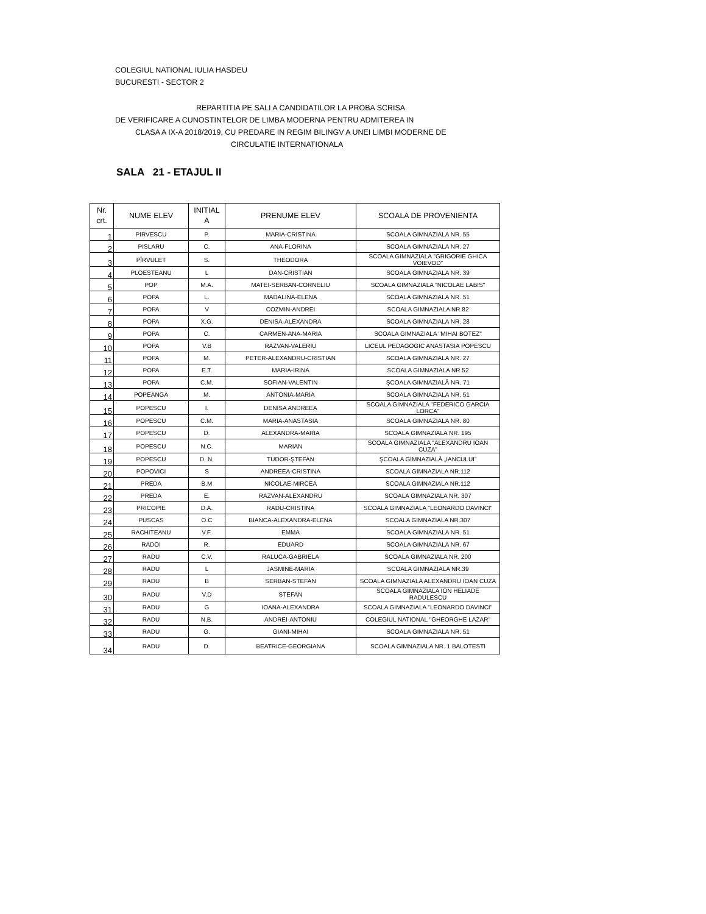COLEGIUL NATIONAL IULIA HASDEU
BUCURESTI - SECTOR 2
REPARTITIA PE SALI A CANDIDATILOR LA PROBA SCRISA
DE VERIFICARE A CUNOSTINTELOR DE LIMBA MODERNA PENTRU ADMITEREA IN
CLASA A IX-A 2018/2019, CU PREDARE IN REGIM BILINGV A UNEI LIMBI MODERNE DE
CIRCULATIE INTERNATIONALA
SALA 21 - ETAJUL II
| Nr. crt. | NUME ELEV | INITIAL A | PRENUME ELEV | SCOALA DE PROVENIENTA |
| --- | --- | --- | --- | --- |
| 1 | PIRVESCU | P. | MARIA-CRISTINA | SCOALA GIMNAZIALA NR. 55 |
| 2 | PISLARU | C. | ANA-FLORINA | SCOALA GIMNAZIALA NR. 27 |
| 3 | PÎRVULET | S. | THEODORA | SCOALA GIMNAZIALA ''GRIGORIE GHICA VOIEVOD'' |
| 4 | PLOESTEANU | L | DAN-CRISTIAN | SCOALA GIMNAZIALA NR. 39 |
| 5 | POP | M.A. | MATEI-SERBAN-CORNELIU | SCOALA GIMNAZIALA "NICOLAE LABIS" |
| 6 | POPA | L. | MADALINA-ELENA | SCOALA GIMNAZIALA NR. 51 |
| 7 | POPA | V | COZMIN-ANDREI | SCOALA GIMNAZIALA NR.82 |
| 8 | POPA | X.G. | DENISA-ALEXANDRA | SCOALA GIMNAZIALA NR. 28 |
| 9 | POPA | C. | CARMEN-ANA-MARIA | SCOALA GIMNAZIALA "MIHAI BOTEZ" |
| 10 | POPA | V.B | RAZVAN-VALERIU | LICEUL PEDAGOGIC ANASTASIA POPESCU |
| 11 | POPA | M. | PETER-ALEXANDRU-CRISTIAN | SCOALA GIMNAZIALA NR. 27 |
| 12 | POPA | E.T. | MARIA-IRINA | SCOALA GIMNAZIALA NR.52 |
| 13 | POPA | C.M. | SOFIAN-VALENTIN | ŞCOALA GIMNAZIALĂ NR. 71 |
| 14 | POPEANGA | M. | ANTONIA-MARIA | SCOALA GIMNAZIALA NR. 51 |
| 15 | POPESCU | I. | DENISA ANDREEA | SCOALA GIMNAZIALA "FEDERICO GARCIA LORCA" |
| 16 | POPESCU | C.M. | MARIA-ANASTASIA | SCOALA GIMNAZIALA NR. 80 |
| 17 | POPESCU | D. | ALEXANDRA-MARIA | SCOALA GIMNAZIALA NR. 195 |
| 18 | POPESCU | N.C. | MARIAN | SCOALA GIMNAZIALA "ALEXANDRU IOAN CUZA" |
| 19 | POPESCU | D. N. | TUDOR-ŞTEFAN | ŞCOALA GIMNAZIALĂ „IANCULUI” |
| 20 | POPOVICI | S | ANDREEA-CRISTINA | SCOALA GIMNAZIALA NR.112 |
| 21 | PREDA | B.M | NICOLAE-MIRCEA | SCOALA GIMNAZIALA NR.112 |
| 22 | PREDA | E. | RAZVAN-ALEXANDRU | SCOALA GIMNAZIALA NR. 307 |
| 23 | PRICOPIE | D.A. | RADU-CRISTINA | SCOALA GIMNAZIALA "LEONARDO DAVINCI" |
| 24 | PUSCAS | O.C | BIANCA-ALEXANDRA-ELENA | SCOALA GIMNAZIALA NR.307 |
| 25 | RACHITEANU | V.F. | EMMA | SCOALA GIMNAZIALA NR. 51 |
| 26 | RADOI | R. | EDUARD | SCOALA GIMNAZIALA NR. 67 |
| 27 | RADU | C.V. | RALUCA-GABRIELA | SCOALA GIMNAZIALA NR. 200 |
| 28 | RADU | L | JASMINE-MARIA | SCOALA GIMNAZIALA NR.39 |
| 29 | RADU | B | SERBAN-STEFAN | SCOALA GIMNAZIALA ALEXANDRU IOAN CUZA |
| 30 | RADU | V.D | STEFAN | SCOALA GIMNAZIALA ION HELIADE RADULESCU |
| 31 | RADU | G | IOANA-ALEXANDRA | SCOALA GIMNAZIALA "LEONARDO DAVINCI" |
| 32 | RADU | N.B. | ANDREI-ANTONIU | COLEGIUL NATIONAL "GHEORGHE LAZAR" |
| 33 | RADU | G. | GIANI-MIHAI | SCOALA GIMNAZIALA NR. 51 |
| 34 | RADU | D. | BEATRICE-GEORGIANA | SCOALA GIMNAZIALA NR. 1 BALOTESTI |